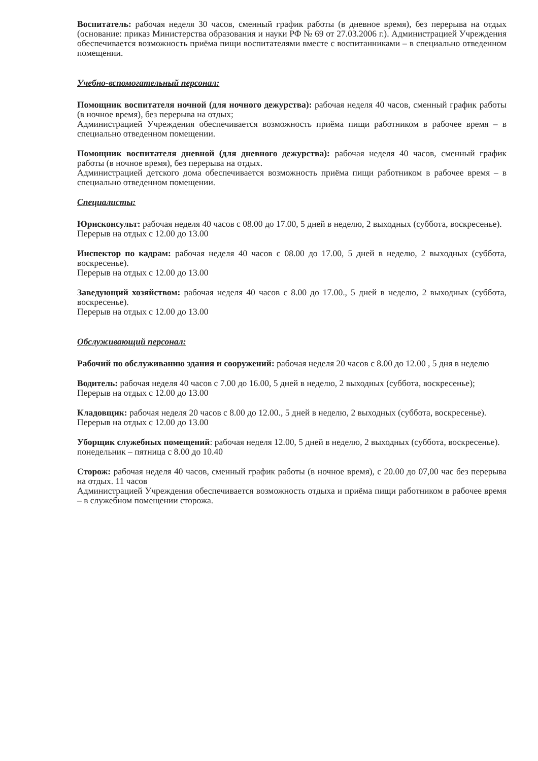Воспитатель: рабочая неделя 30 часов, сменный график работы (в дневное время), без перерыва на отдых (основание: приказ Министерства образования и науки РФ № 69 от 27.03.2006 г.). Администрацией Учреждения обеспечивается возможность приёма пищи воспитателями вместе с воспитанниками – в специально отведенном помещении.
Учебно-вспомогательный персонал:
Помощник воспитателя ночной (для ночного дежурства): рабочая неделя 40 часов, сменный график работы (в ночное время), без перерыва на отдых;
Администрацией Учреждения обеспечивается возможность приёма пищи работником в рабочее время – в специально отведенном помещении.
Помощник воспитателя дневной (для дневного дежурства): рабочая неделя 40 часов, сменный график работы (в ночное время), без перерыва на отдых.
Администрацией детского дома обеспечивается возможность приёма пищи работником в рабочее время – в специально отведенном помещении.
Специалисты:
Юрисконсульт: рабочая неделя 40 часов с 08.00 до 17.00, 5 дней в неделю, 2 выходных (суббота, воскресенье).
Перерыв на отдых с 12.00 до 13.00
Инспектор по кадрам: рабочая неделя 40 часов с 08.00 до 17.00, 5 дней в неделю, 2 выходных (суббота, воскресенье).
Перерыв на отдых с 12.00 до 13.00
Заведующий хозяйством: рабочая неделя 40 часов с 8.00 до 17.00., 5 дней в неделю, 2 выходных (суббота, воскресенье).
Перерыв на отдых с 12.00 до 13.00
Обслуживающий персонал:
Рабочий по обслуживанию здания и сооружений: рабочая неделя 20 часов с 8.00 до 12.00 , 5 дня в неделю
Водитель: рабочая неделя 40 часов с 7.00 до 16.00, 5 дней в неделю, 2 выходных (суббота, воскресенье);
Перерыв на отдых с 12.00 до 13.00
Кладовщик: рабочая неделя 20 часов с 8.00 до 12.00., 5 дней в неделю, 2 выходных (суббота, воскресенье).
Перерыв на отдых с 12.00 до 13.00
Уборщик служебных помещений: рабочая неделя 12.00, 5 дней в неделю, 2 выходных (суббота, воскресенье).
понедельник – пятница с 8.00 до 10.40
Сторож: рабочая неделя 40 часов, сменный график работы (в ночное время), с 20.00 до 07,00 час без перерыва на отдых. 11 часов
Администрацией Учреждения обеспечивается возможность отдыха и приёма пищи работником в рабочее время – в служебном помещении сторожа.